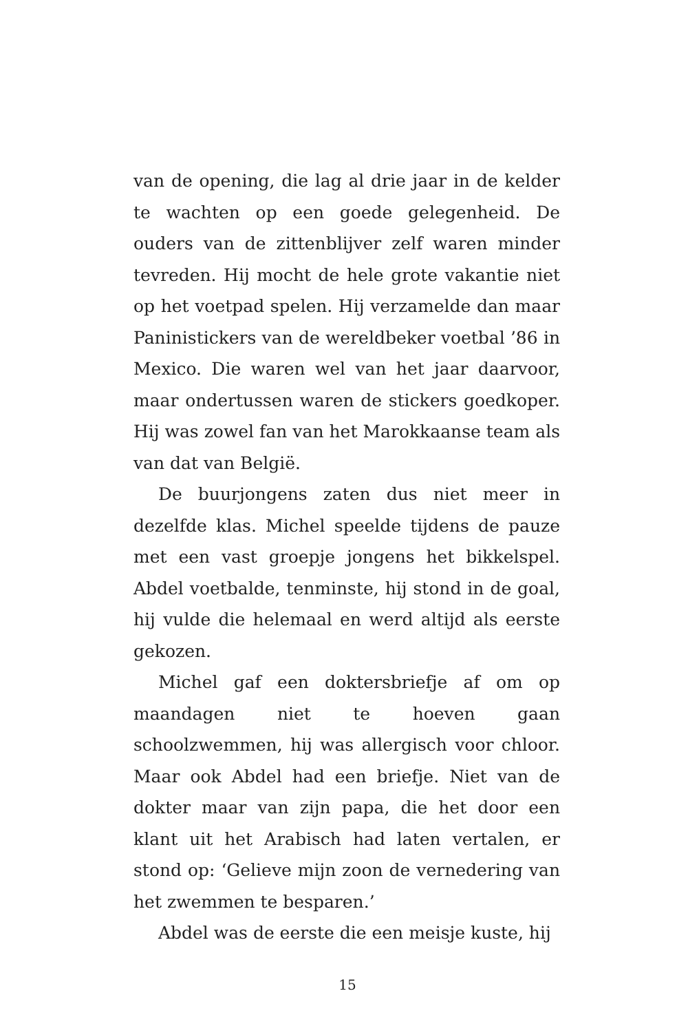van de opening, die lag al drie jaar in de kelder te wachten op een goede gelegenheid. De ouders van de zittenblijver zelf waren minder tevreden. Hij mocht de hele grote vakantie niet op het voetpad spelen. Hij verzamelde dan maar Paninistickers van de wereldbeker voetbal ’86 in Mexico. Die waren wel van het jaar daarvoor, maar ondertussen waren de stickers goedkoper. Hij was zowel fan van het Marokkaanse team als van dat van België.
De buurjongens zaten dus niet meer in dezelfde klas. Michel speelde tijdens de pauze met een vast groepje jongens het bikkelspel. Abdel voetbalde, tenminste, hij stond in de goal, hij vulde die helemaal en werd altijd als eerste gekozen.
Michel gaf een doktersbriefje af om op maandagen niet te hoeven gaan schoolzwemmen, hij was allergisch voor chloor. Maar ook Abdel had een briefje. Niet van de dokter maar van zijn papa, die het door een klant uit het Arabisch had laten vertalen, er stond op: ‘Gelieve mijn zoon de vernedering van het zwemmen te besparen.’
Abdel was de eerste die een meisje kuste, hij
15